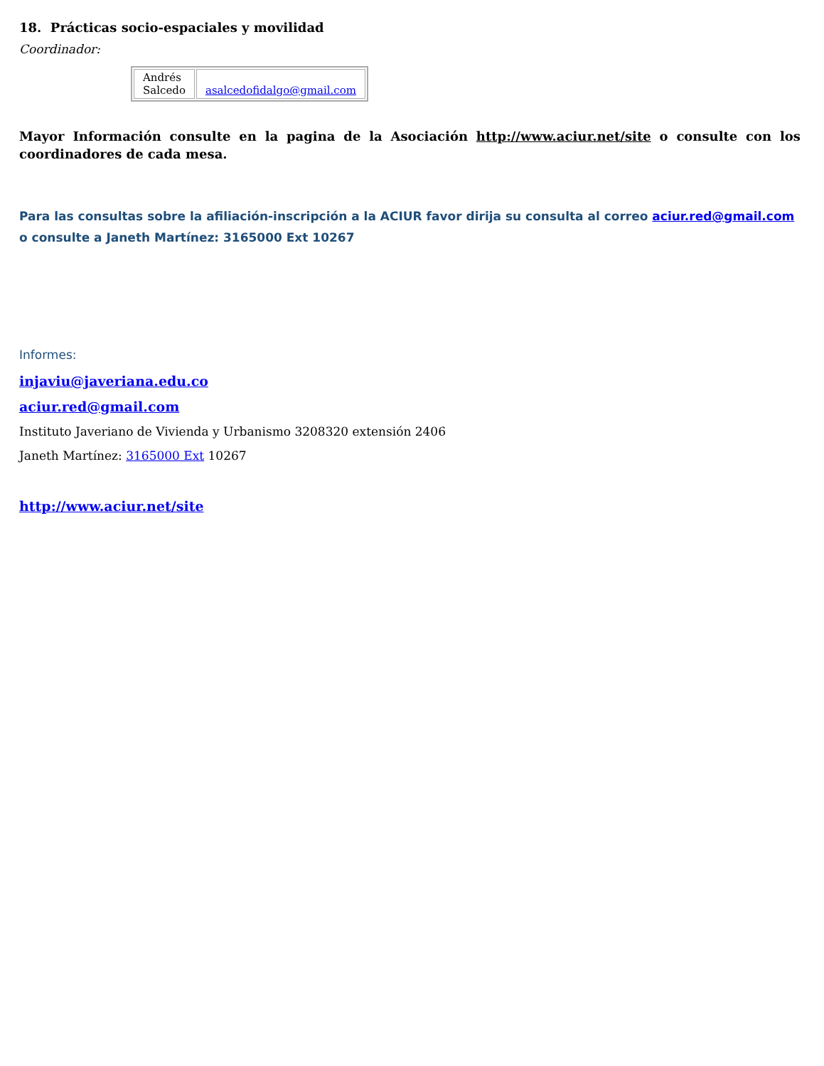18. Prácticas socio-espaciales y movilidad
Coordinador:
| Andrés Salcedo | asalcedofidalgo@gmail.com |
Mayor Información consulte en la pagina de la Asociación http://www.aciur.net/site o consulte con los coordinadores de cada mesa.
Para las consultas sobre la afiliación-inscripción a la ACIUR favor dirija su consulta al correo aciur.red@gmail.com o consulte a Janeth Martínez: 3165000 Ext 10267
Informes:
injaviu@javeriana.edu.co
aciur.red@gmail.com
Instituto Javeriano de Vivienda y Urbanismo 3208320 extensión 2406
Janeth Martínez: 3165000 Ext 10267
http://www.aciur.net/site